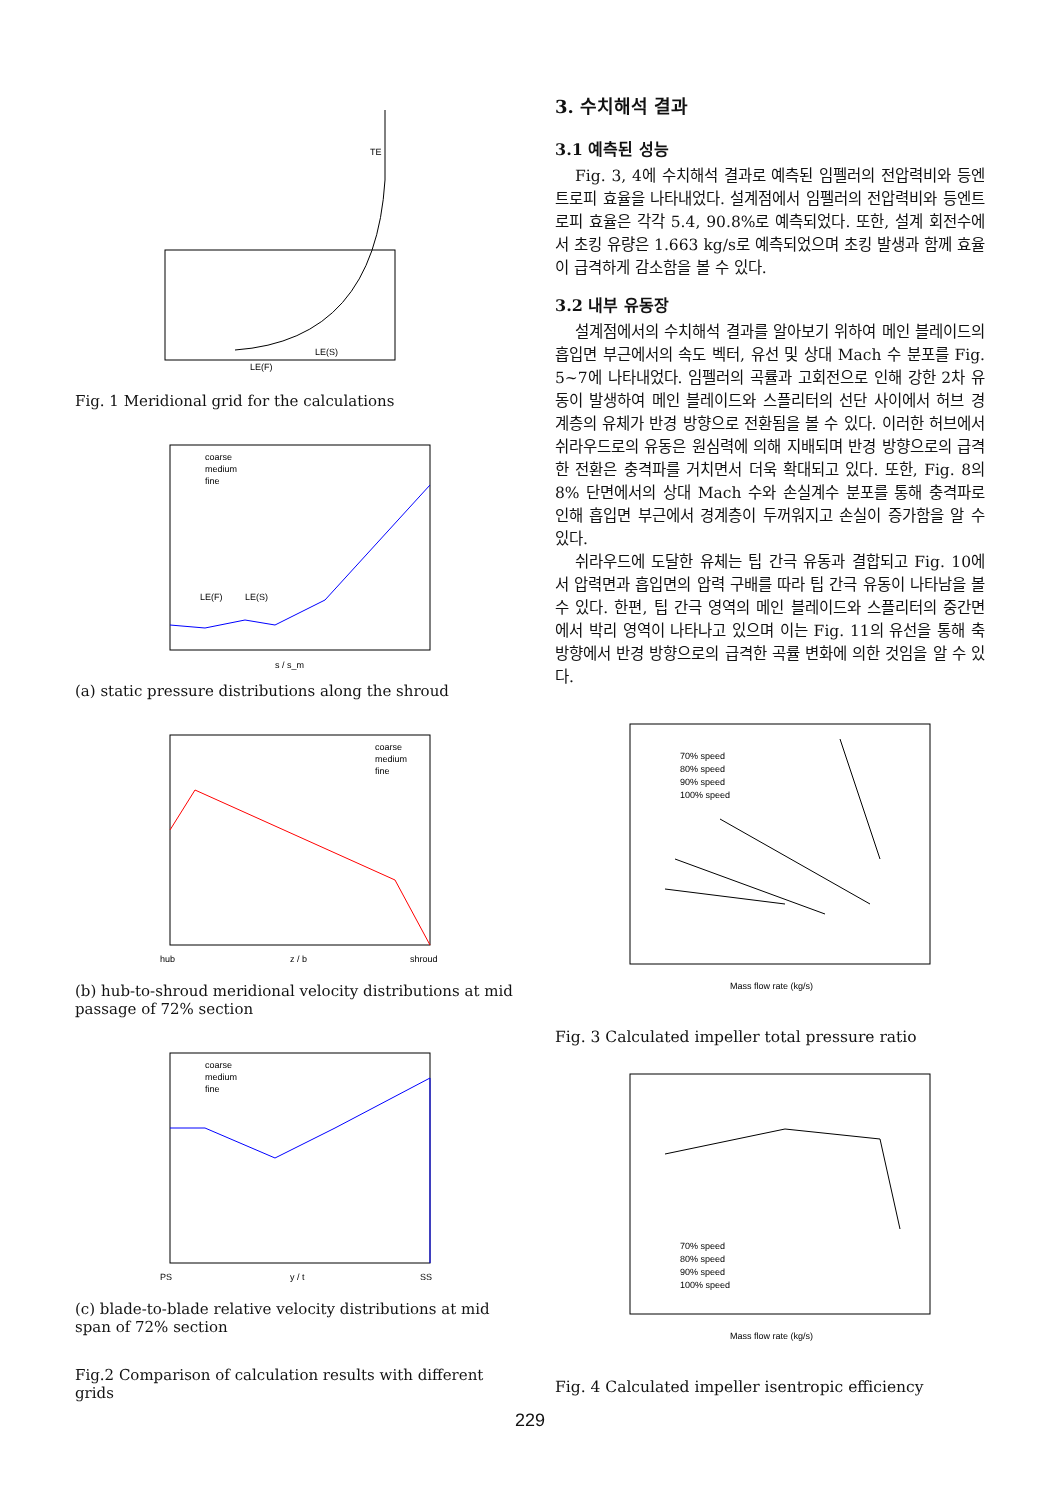TE
LE(S)
LE(F)
Fig. 1 Meridional grid for the calculations
coarse
medium
fine
s / s_m
LE(F)
LE(S)
(a) static pressure distributions along the shroud
coarse
medium
fine
hub
z / b
shroud
(b) hub-to-shroud meridional velocity distributions at mid passage of 72% section
coarse
medium
fine
PS
y / t
SS
(c) blade-to-blade relative velocity distributions at mid span of 72% section
Fig.2 Comparison of calculation results with different grids
3. 수치해석 결과
3.1 예측된 성능
Fig. 3, 4에 수치해석 결과로 예측된 임펠러의 전압력비와 등엔트로피 효율을 나타내었다. 설계점에서 임펠러의 전압력비와 등엔트로피 효율은 각각 5.4, 90.8%로 예측되었다. 또한, 설계 회전수에서 초킹 유량은 1.663 kg/s로 예측되었으며 초킹 발생과 함께 효율이 급격하게 감소함을 볼 수 있다.
3.2 내부 유동장
설계점에서의 수치해석 결과를 알아보기 위하여 메인 블레이드의 흡입면 부근에서의 속도 벡터, 유선 및 상대 Mach 수 분포를 Fig. 5~7에 나타내었다. 임펠러의 곡률과 고회전으로 인해 강한 2차 유동이 발생하여 메인 블레이드와 스플리터의 선단 사이에서 허브 경계층의 유체가 반경 방향으로 전환됨을 볼 수 있다. 이러한 허브에서 쉬라우드로의 유동은 원심력에 의해 지배되며 반경 방향으로의 급격한 전환은 충격파를 거치면서 더욱 확대되고 있다. 또한, Fig. 8의 8% 단면에서의 상대 Mach 수와 손실계수 분포를 통해 충격파로 인해 흡입면 부근에서 경계층이 두꺼워지고 손실이 증가함을 알 수 있다.
쉬라우드에 도달한 유체는 팁 간극 유동과 결합되고 Fig. 10에서 압력면과 흡입면의 압력 구배를 따라 팁 간극 유동이 나타남을 볼 수 있다. 한편, 팁 간극 영역의 메인 블레이드와 스플리터의 중간면에서 박리 영역이 나타나고 있으며 이는 Fig. 11의 유선을 통해 축방향에서 반경 방향으로의 급격한 곡률 변화에 의한 것임을 알 수 있다.
70% speed
80% speed
90% speed
100% speed
Mass flow rate (kg/s)
Fig. 3 Calculated impeller total pressure ratio
70% speed
80% speed
90% speed
100% speed
Mass flow rate (kg/s)
Fig. 4 Calculated impeller isentropic efficiency
229